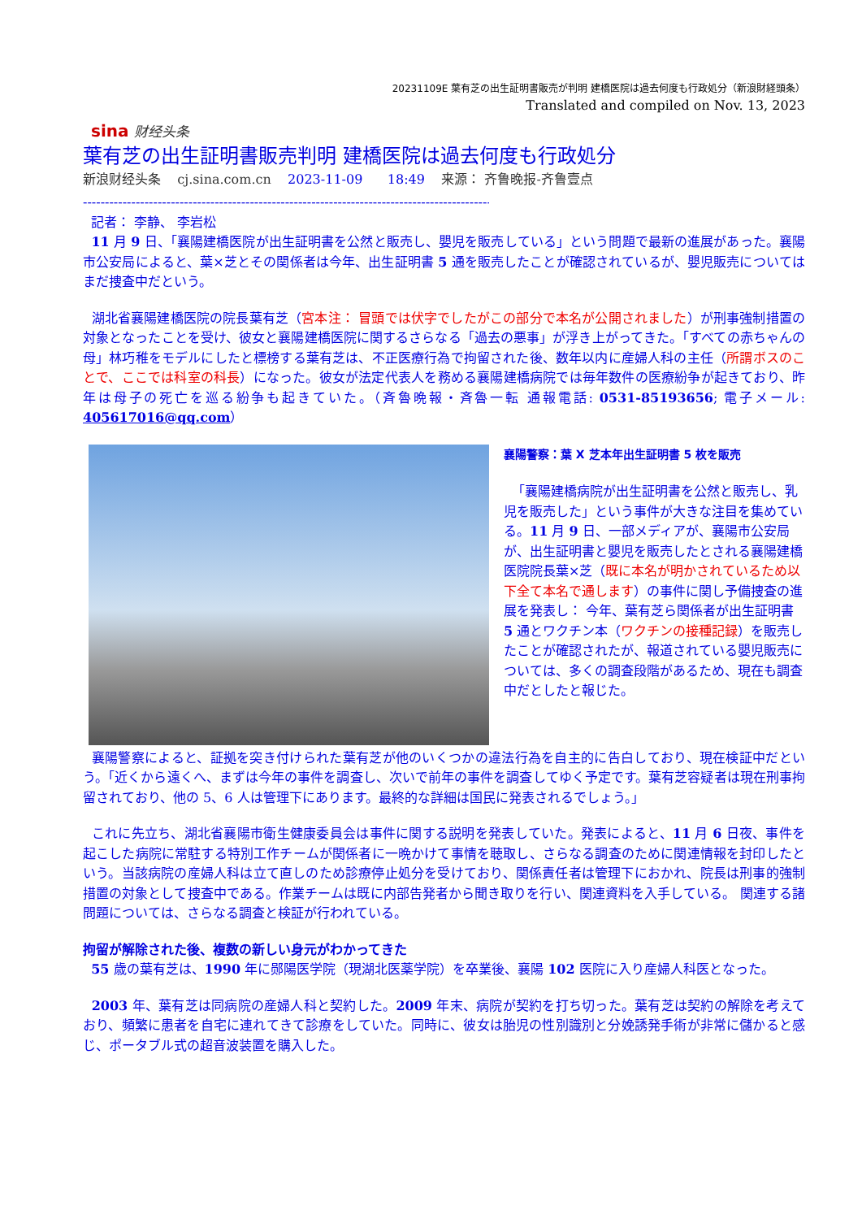20231109E 葉有芝の出生証明書販売が判明 建橋医院は過去何度も行政処分（新浪財経頭条）
Translated and compiled on Nov. 13, 2023
sina 财经头条
葉有芝の出生証明書販売判明 建橋医院は過去何度も行政処分
新浪财经头条 cj.sina.com.cn 2023-11-09 18:49 来源： 齐鲁晚报-齐鲁壹点
------------------------------------------------------------------------------------------------------------
記者： 李静、 李岩松
11 月 9 日、「襄陽建橋医院が出生証明書を公然と販売し、嬰児を販売している」という問題で最新の進展があった。襄陽市公安局によると、葉×芝とその関係者は今年、出生証明書 5 通を販売したことが確認されているが、嬰児販売についてはまだ捜査中だという。
湖北省襄陽建橋医院の院長葉有芝（宮本注： 冒頭では伏字でしたがこの部分で本名が公開されました）が刑事強制措置の対象となったことを受け、彼女と襄陽建橋医院に関するさらなる「過去の悪事」が浮き上がってきた。「すべての赤ちゃんの母」林巧稚をモデルにしたと標榜する葉有芝は、不正医療行為で拘留された後、数年以内に産婦人科の主任（所謂ボスのことで、ここでは科室の科長）になった。彼女が法定代表人を務める襄陽建橋病院では毎年数件の医療紛争が起きており、昨年は母子の死亡を巡る紛争も起きていた。（斉魯晩報・斉魯一転 通報電話: 0531-85193656; 電子メール: 405617016@qq.com）
襄陽警察：葉 X 芝本年出生証明書 5 枚を販売
「襄陽建橋病院が出生証明書を公然と販売し、乳児を販売した」という事件が大きな注目を集めている。11 月 9 日、一部メディアが、襄陽市公安局が、出生証明書と嬰児を販売したとされる襄陽建橋医院院長葉×芝（既に本名が明かされているため以下全て本名で通します）の事件に関し予備捜査の進展を発表し： 今年、葉有芝ら関係者が出生証明書 5 通とワクチン本（ワクチンの接種記録）を販売したことが確認されたが、報道されている嬰児販売については、多くの調査段階があるため、現在も調査中だとしたと報じた。
襄陽警察によると、証拠を突き付けられた葉有芝が他のいくつかの違法行為を自主的に告白しており、現在検証中だという。「近くから遠くへ、まずは今年の事件を調査し、次いで前年の事件を調査してゆく予定です。葉有芝容疑者は現在刑事拘留されており、他の 5、6 人は管理下にあります。最終的な詳細は国民に発表されるでしょう。」
これに先立ち、湖北省襄陽市衛生健康委員会は事件に関する説明を発表していた。発表によると、11 月 6 日夜、事件を起こした病院に常駐する特別工作チームが関係者に一晩かけて事情を聴取し、さらなる調査のために関連情報を封印したという。当該病院の産婦人科は立て直しのため診療停止処分を受けており、関係責任者は管理下におかれ、院長は刑事的強制措置の対象として捜査中である。作業チームは既に内部告発者から聞き取りを行い、関連資料を入手している。 関連する諸問題については、さらなる調査と検証が行われている。
拘留が解除された後、複数の新しい身元がわかってきた
55 歳の葉有芝は、1990 年に郧陽医学院（現湖北医薬学院）を卒業後、襄陽 102 医院に入り産婦人科医となった。
2003 年、葉有芝は同病院の産婦人科と契約した。2009 年末、病院が契約を打ち切った。葉有芝は契約の解除を考えており、頻繁に患者を自宅に連れてきて診療をしていた。同時に、彼女は胎児の性別識別と分娩誘発手術が非常に儲かると感じ、ポータブル式の超音波装置を購入した。